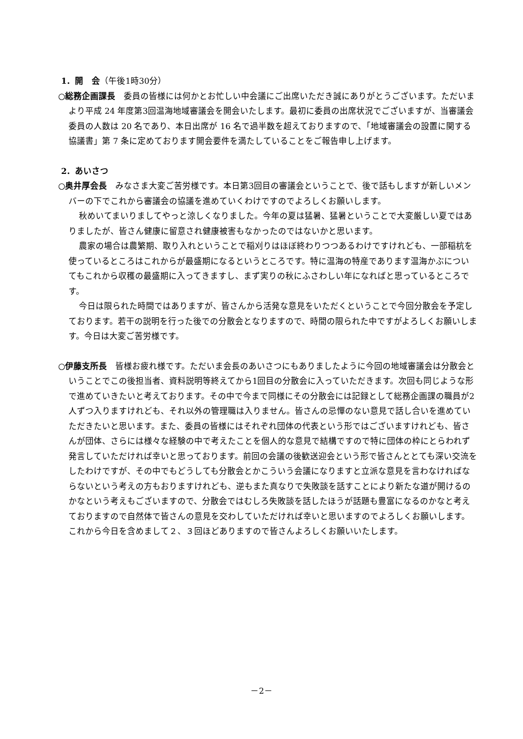1．開　会（午後1時30分）
○総務企画課長　委員の皆様には何かとお忙しい中会議にご出席いただき誠にありがとうございます。ただいまより平成 24 年度第3回温海地域審議会を開会いたします。最初に委員の出席状況でございますが、当審議会委員の人数は 20 名であり、本日出席が 16 名で過半数を超えておりますので、「地域審議会の設置に関する協議書」第 7 条に定めております開会要件を満たしていることをご報告申し上げます。
2．あいさつ
○奥井厚会長　みなさま大変ご苦労様です。本日第3回目の審議会ということで、後で話もしますが新しいメンバーの下でこれから審議会の協議を進めていくわけですのでよろしくお願いします。
秋めいてまいりましてやっと涼しくなりました。今年の夏は猛暑、猛暑ということで大変厳しい夏ではありましたが、皆さん健康に留意され健康被害もなかったのではないかと思います。
農家の場合は農繁期、取り入れということで稲刈りはほぼ終わりつつあるわけですけれども、一部稲杭を使っているところはこれからが最盛期になるというところです。特に温海の特産であります温海かぶについてもこれから収穫の最盛期に入ってきますし、まず実りの秋にふさわしい年になればと思っているところです。
今日は限られた時間ではありますが、皆さんから活発な意見をいただくということで今回分散会を予定しております。若干の説明を行った後での分散会となりますので、時間の限られた中ですがよろしくお願いします。今日は大変ご苦労様です。
○伊藤支所長　皆様お疲れ様です。ただいま会長のあいさつにもありましたように今回の地域審議会は分散会ということでこの後担当者、資料説明等終えてから1回目の分散会に入っていただきます。次回も同じような形で進めていきたいと考えております。その中で今まで同様にその分散会には記録として総務企画課の職員が2人ずつ入りますけれども、それ以外の管理職は入りません。皆さんの忌憚のない意見で話し合いを進めていただきたいと思います。また、委員の皆様にはそれぞれ団体の代表という形ではございますけれども、皆さんが団体、さらには様々な経験の中で考えたことを個人的な意見で結構ですので特に団体の枠にとらわれず発言していただければ幸いと思っております。前回の会議の後歓送迎会という形で皆さんととても深い交流をしたわけですが、その中でもどうしても分散会とかこういう会議になりますと立派な意見を言わなければならないという考えの方もおりますけれども、逆もまた真なりで失敗談を話すことにより新たな道が開けるのかなという考えもございますので、分散会ではむしろ失敗談を話したほうが話題も豊富になるのかなと考えておりますので自然体で皆さんの意見を交わしていただければ幸いと思いますのでよろしくお願いします。これから今日を含めまして２、３回ほどありますので皆さんよろしくお願いいたします。
－2－